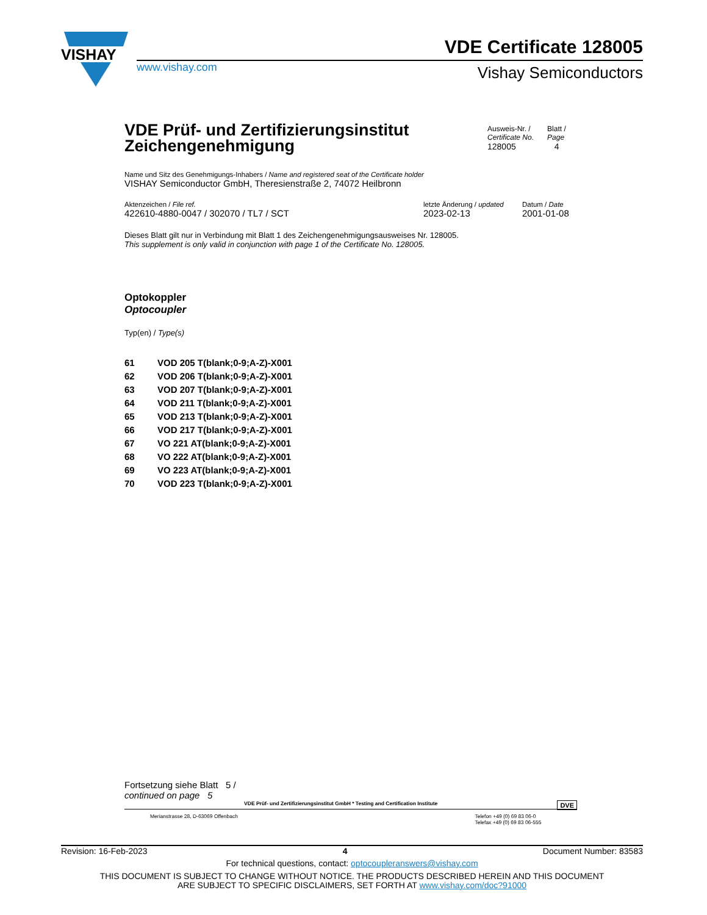VISHAY
VDE Certificate 128005
www.vishay.com Vishay Semiconductors
VDE Prüf- und Zertifizierungsinstitut
Zeichengenehmigung
Ausweis-Nr. /
Certificate No.
128005
Blatt /
Page
4
Name und Sitz des Genehmigungs-Inhabers / Name and registered seat of the Certificate holder
VISHAY Semiconductor GmbH, Theresienstraße 2, 74072 Heilbronn
Aktenzeichen / File ref.
422610-4880-0047 / 302070 / TL7 / SCT
letzte Änderung / updated
2023-02-13
Datum / Date
2001-01-08
Dieses Blatt gilt nur in Verbindung mit Blatt 1 des Zeichengenehmigungsausweises Nr. 128005.
This supplement is only valid in conjunction with page 1 of the Certificate No. 128005.
Optokoppler
Optocoupler
Typ(en) / Type(s)
| 61 | VOD 205 T(blank;0-9;A-Z)-X001 |
| 62 | VOD 206 T(blank;0-9;A-Z)-X001 |
| 63 | VOD 207 T(blank;0-9;A-Z)-X001 |
| 64 | VOD 211 T(blank;0-9;A-Z)-X001 |
| 65 | VOD 213 T(blank;0-9;A-Z)-X001 |
| 66 | VOD 217 T(blank;0-9;A-Z)-X001 |
| 67 | VO 221 AT(blank;0-9;A-Z)-X001 |
| 68 | VO 222 AT(blank;0-9;A-Z)-X001 |
| 69 | VO 223 AT(blank;0-9;A-Z)-X001 |
| 70 | VOD 223 T(blank;0-9;A-Z)-X001 |
Fortsetzung siehe Blatt 5 /
continued on page 5
VDE Prüf- und Zertifizierungsinstitut GmbH * Testing and Certification Institute DVE
Merianstrasse 28, D-63069 Offenbach
Telefon +49 (0) 69 83 06-0
Telefax +49 (0) 69 83 06-555
Revision: 16-Feb-2023 4 Document Number: 83583
For technical questions, contact: optocoupleranswers@vishay.com
THIS DOCUMENT IS SUBJECT TO CHANGE WITHOUT NOTICE. THE PRODUCTS DESCRIBED HEREIN AND THIS DOCUMENT
ARE SUBJECT TO SPECIFIC DISCLAIMERS, SET FORTH AT www.vishay.com/doc?91000